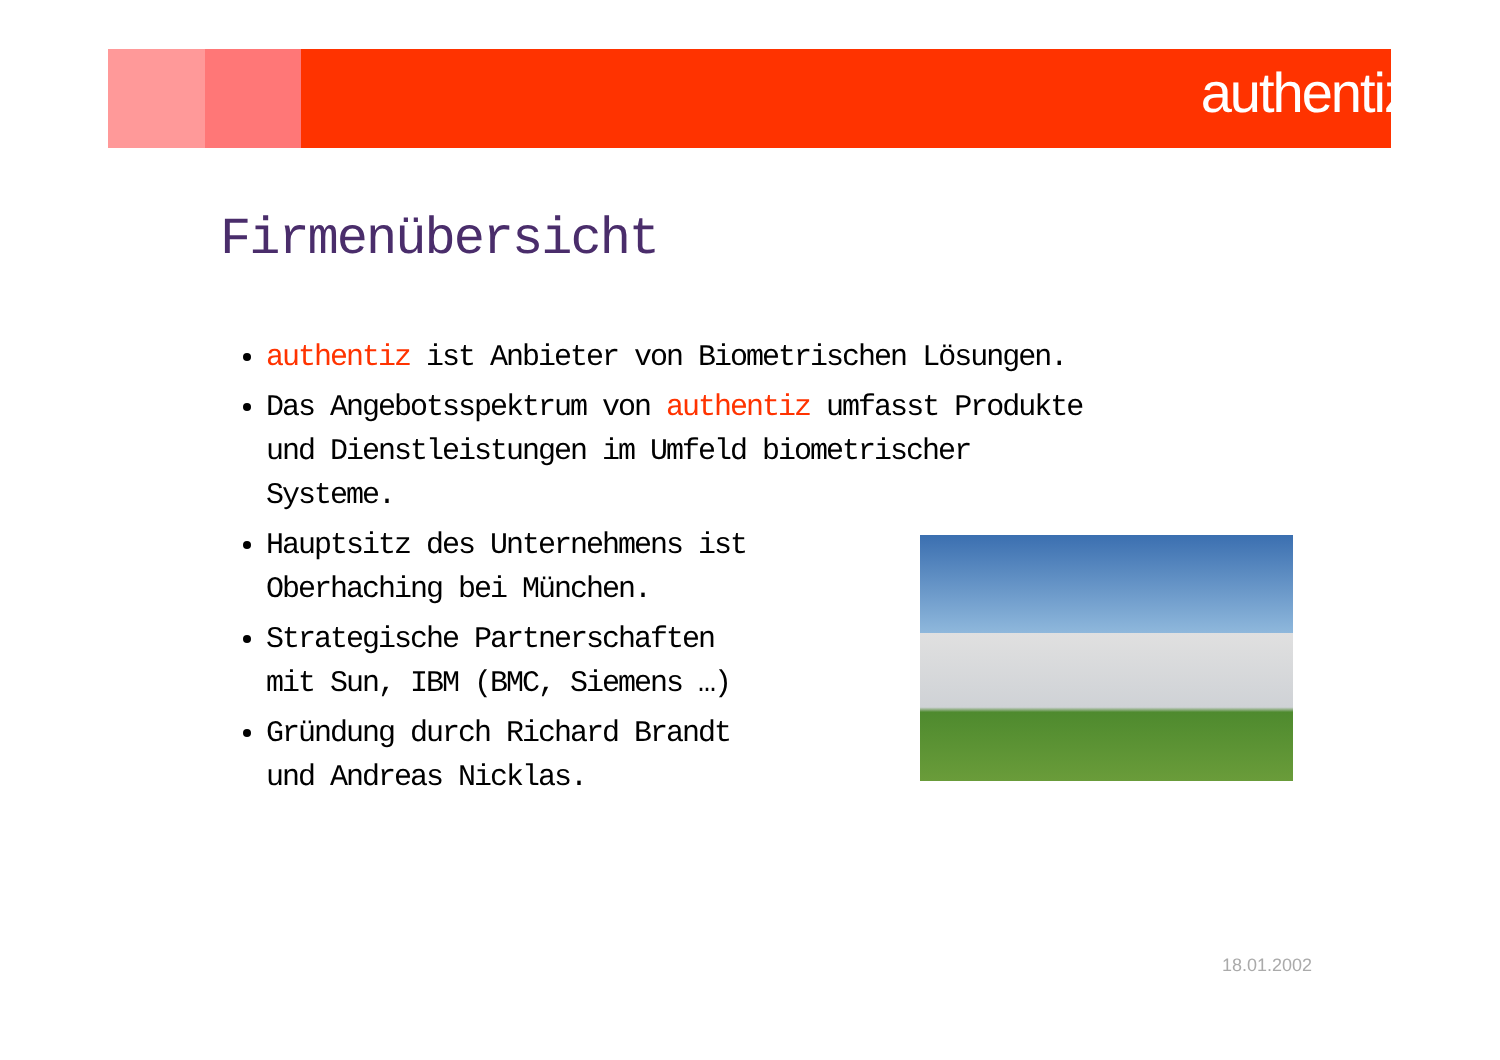authentiz
Firmenübersicht
authentiz ist Anbieter von Biometrischen Lösungen.
Das Angebotsspektrum von authentiz umfasst Produkte und Dienstleistungen im Umfeld biometrischer Systeme.
Hauptsitz des Unternehmens ist
Oberhaching bei München.
Strategische Partnerschaften
mit Sun, IBM (BMC, Siemens …)
Gründung durch Richard Brandt
und Andreas Nicklas.
18.01.2002